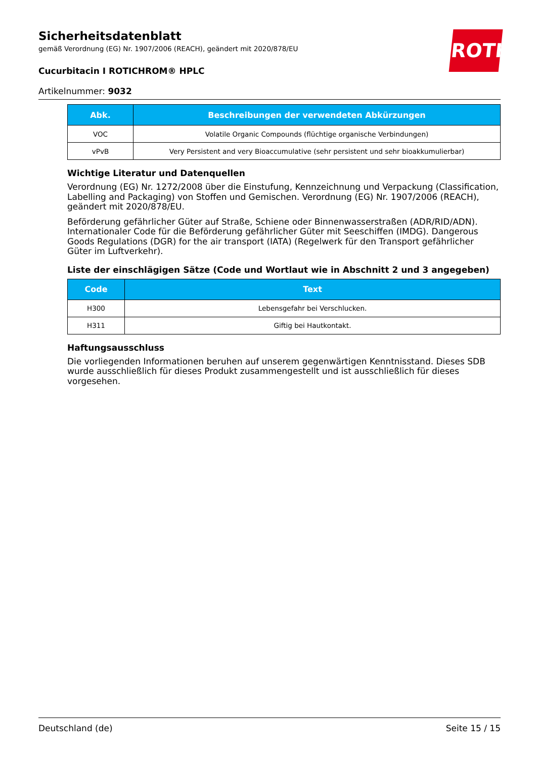Sicherheitsdatenblatt
gemäß Verordnung (EG) Nr. 1907/2006 (REACH), geändert mit 2020/878/EU
Cucurbitacin I ROTICHROM® HPLC
Artikelnummer: 9032
ROTH
| Abk. | Beschreibungen der verwendeten Abkürzungen |
| --- | --- |
| VOC | Volatile Organic Compounds (flüchtige organische Verbindungen) |
| vPvB | Very Persistent and very Bioaccumulative (sehr persistent und sehr bioakkumulierbar) |
Wichtige Literatur und Datenquellen
Verordnung (EG) Nr. 1272/2008 über die Einstufung, Kennzeichnung und Verpackung (Classification, Labelling and Packaging) von Stoffen und Gemischen. Verordnung (EG) Nr. 1907/2006 (REACH), geändert mit 2020/878/EU.
Beförderung gefährlicher Güter auf Straße, Schiene oder Binnenwasserstraßen (ADR/RID/ADN). Internationaler Code für die Beförderung gefährlicher Güter mit Seeschiffen (IMDG). Dangerous Goods Regulations (DGR) for the air transport (IATA) (Regelwerk für den Transport gefährlicher Güter im Luftverkehr).
Liste der einschlägigen Sätze (Code und Wortlaut wie in Abschnitt 2 und 3 angegeben)
| Code | Text |
| --- | --- |
| H300 | Lebensgefahr bei Verschlucken. |
| H311 | Giftig bei Hautkontakt. |
Haftungsausschluss
Die vorliegenden Informationen beruhen auf unserem gegenwärtigen Kenntnisstand. Dieses SDB wurde ausschließlich für dieses Produkt zusammengestellt und ist ausschließlich für dieses vorgesehen.
Deutschland (de) Seite 15 / 15